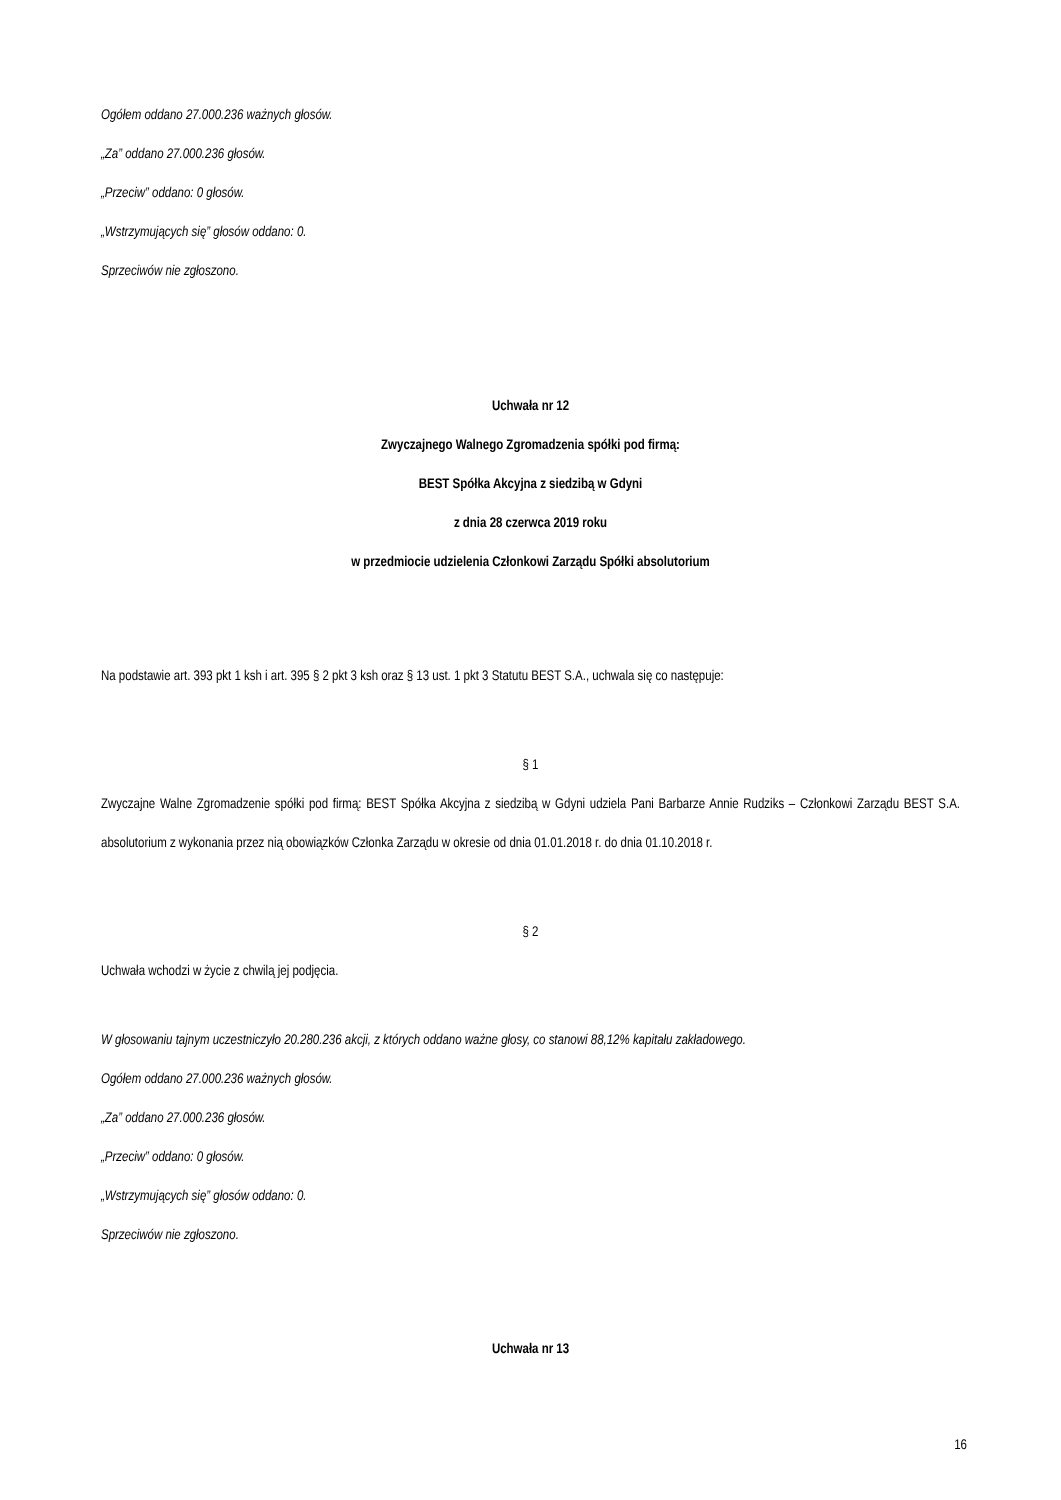Ogółem oddano 27.000.236 ważnych głosów.
„Za” oddano 27.000.236 głosów.
„Przeciw” oddano: 0 głosów.
„Wstrzymujących się” głosów oddano: 0.
Sprzeciwów nie zgłoszono.
Uchwała nr 12
Zwyczajnego Walnego Zgromadzenia spółki pod firmą:
BEST Spółka Akcyjna z siedzibą w Gdyni
z dnia 28 czerwca 2019 roku
w przedmiocie udzielenia Członkowi Zarządu Spółki absolutorium
Na podstawie art. 393 pkt 1 ksh i art. 395 § 2 pkt 3 ksh oraz § 13 ust. 1 pkt 3 Statutu BEST S.A., uchwala się co następuje:
§ 1
Zwyczajne Walne Zgromadzenie spółki pod firmą: BEST Spółka Akcyjna z siedzibą w Gdyni udziela Pani Barbarze Annie Rudziks – Członkowi Zarządu BEST S.A. absolutorium z wykonania przez nią obowiązków Członka Zarządu w okresie od dnia 01.01.2018 r. do dnia 01.10.2018 r.
§ 2
Uchwała wchodzi w życie z chwilą jej podjęcia.
W głosowaniu tajnym uczestniczyło 20.280.236 akcji, z których oddano ważne głosy, co stanowi 88,12% kapitału zakładowego.
Ogółem oddano 27.000.236 ważnych głosów.
„Za” oddano 27.000.236 głosów.
„Przeciw” oddano: 0 głosów.
„Wstrzymujących się” głosów oddano: 0.
Sprzeciwów nie zgłoszono.
Uchwała nr 13
16